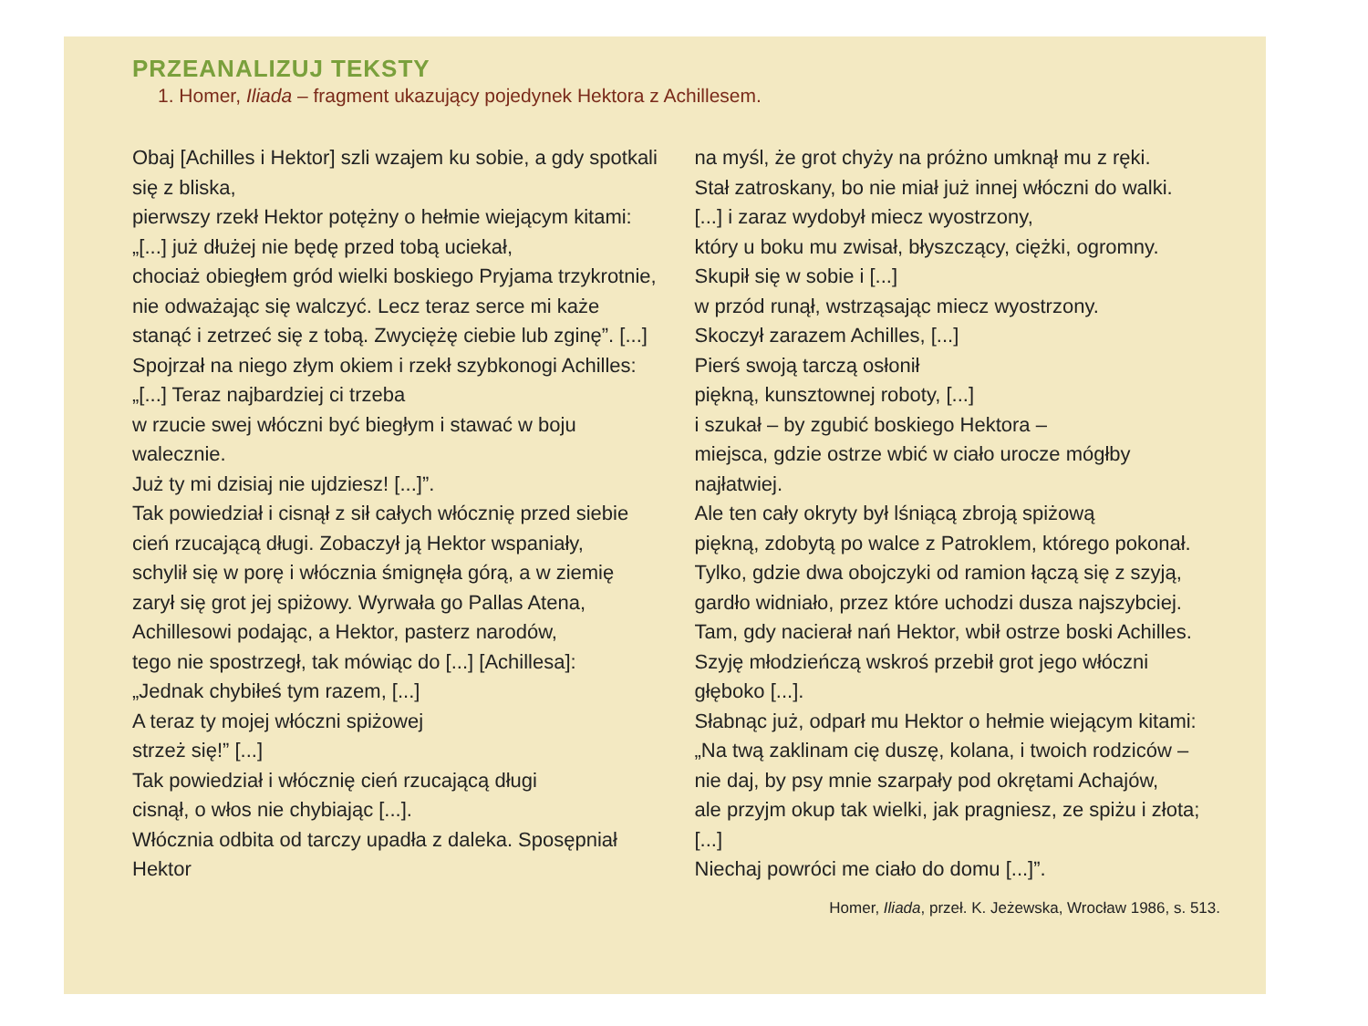PRZEANALIZUJ TEKSTY
1. Homer, Iliada – fragment ukazujący pojedynek Hektora z Achillesem.
Obaj [Achilles i Hektor] szli wzajem ku sobie, a gdy spotkali się z bliska,
pierwszy rzekł Hektor potężny o hełmie wiejącym kitami:
„[...] już dłużej nie będę przed tobą uciekał,
chociaż obiegłem gród wielki boskiego Pryjama trzykrotnie,
nie odważając się walczyć. Lecz teraz serce mi każe
stanąć i zetrzeć się z tobą. Zwyciężę ciebie lub zginę”. [...]
Spojrzał na niego złym okiem i rzekł szybkonogi Achilles:
„[...] Teraz najbardziej ci trzeba
w rzucie swej włóczni być biegłym i stawać w boju walecznie.
Już ty mi dzisiaj nie ujdziesz! [...]”.
Tak powiedział i cisnął z sił całych włócznię przed siebie
cień rzucającą długi. Zobaczył ją Hektor wspaniały,
schylił się w porę i włócznia śmignęła górą, a w ziemię
zarył się grot jej spiżowy. Wyrwała go Pallas Atena,
Achillesowi podając, a Hektor, pasterz narodów,
tego nie spostrzegł, tak mówiąc do [...] [Achillesa]:
„Jednak chybiłeś tym razem, [...]
A teraz ty mojej włóczni spiżowej
strzeż się!” [...]
Tak powiedział i włócznię cień rzucającą długi
cisnął, o włos nie chybiając [...].
Włócznia odbita od tarczy upadła z daleka. Sposępniał Hektor
na myśl, że grot chyży na próżno umknął mu z ręki.
Stał zatroskany, bo nie miał już innej włóczni do walki.
[...] i zaraz wydobył miecz wyostrzony,
który u boku mu zwisał, błyszczący, ciężki, ogromny.
Skupił się w sobie i [...]
w przód runął, wstrząsając miecz wyostrzony.
Skoczył zarazem Achilles, [...]
Pierś swoją tarczą osłonił
piękną, kunsztownej roboty, [...]
i szukał – by zgubić boskiego Hektora –
miejsca, gdzie ostrze wbić w ciało urocze mógłby najłatwiej.
Ale ten cały okryty był lśniącą zbroją spiżową
piękną, zdobytą po walce z Patroklem, którego pokonał.
Tylko, gdzie dwa obojczyki od ramion łączą się z szyją,
gardło widniało, przez które uchodzi dusza najszybciej.
Tam, gdy nacierał nań Hektor, wbił ostrze boski Achilles.
Szyję młodzieńczą wskroś przebił grot jego włóczni głęboko [...].
Słabnąc już, odparł mu Hektor o hełmie wiejącym kitami:
„Na twą zaklinam cię duszę, kolana, i twoich rodziców –
nie daj, by psy mnie szarpały pod okrętami Achajów,
ale przyjm okup tak wielki, jak pragniesz, ze spiżu i złota; [...]
Niechaj powróci me ciało do domu [...]”.
Homer, Iliada, przeł. K. Jeżewska, Wrocław 1986, s. 513.